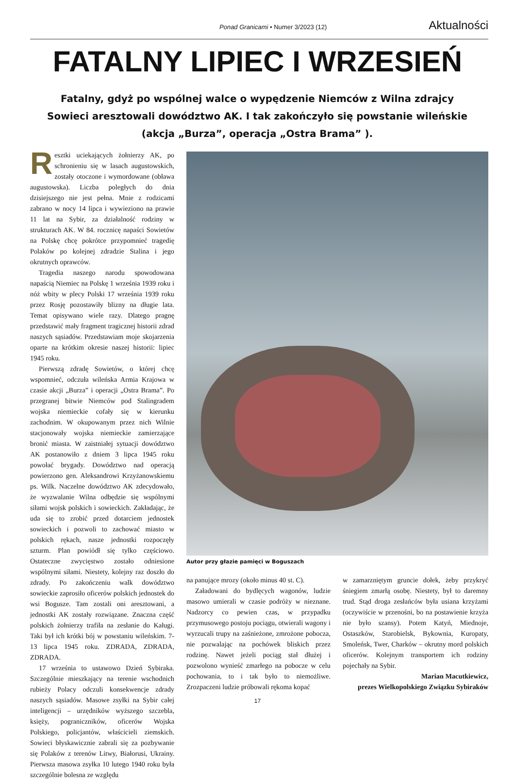Ponad Granicami • Numer 3/2023 (12) Aktualności
FATALNY LIPIEC I WRZESIEŃ
Fatalny, gdyż po wspólnej walce o wypędzenie Niemców z Wilna zdrajcy Sowieci aresztowali dowództwo AK. I tak zakończyło się powstanie wileńskie (akcja „Burza”, operacja „Ostra Brama” ).
Resztki uciekających żołnierzy AK, po schronieniu się w lasach augustowskich, zostały otoczone i wymordowane (obława augustowska). Liczba poległych do dnia dzisiejszego nie jest pełna. Mnie z rodzicami zabrano w nocy 14 lipca i wywieziono na prawie 11 lat na Sybir, za działalność rodziny w strukturach AK. W 84. rocznicę napaści Sowietów na Polskę chcę pokrótce przypomnieć tragedię Polaków po kolejnej zdradzie Stalina i jego okrutnych oprawców.
Tragedia naszego narodu spowodowana napaścią Niemiec na Polskę 1 września 1939 roku i nóż wbity w plecy Polski 17 września 1939 roku przez Rosję pozostawiły blizny na długie lata. Temat opisywano wiele razy. Dlatego pragnę przedstawić mały fragment tragicznej historii zdrad naszych sąsiadów. Przedstawiam moje skojarzenia oparte na krótkim okresie naszej historii: lipiec 1945 roku.
Pierwszą zdradę Sowietów, o której chcę wspomnieć, odczuła wileńska Armia Krajowa w czasie akcji „Burza” i operacji „Ostra Brama”. Po przegranej bitwie Niemców pod Stalingradem wojska niemieckie cofały się w kierunku zachodnim. W okupowanym przez nich Wilnie stacjonowały wojska niemieckie zamierzające bronić miasta. W zaistniałej sytuacji dowództwo AK postanowiło z dniem 3 lipca 1945 roku powołać brygady. Dowództwo nad operacją powierzono gen. Aleksandrowi Krzyżanowskiemu ps. Wilk. Naczelne dowództwo AK zdecydowało, że wyzwalanie Wilna odbędzie się wspólnymi siłami wojsk polskich i sowieckich. Zakładając, że uda się to zrobić przed dotarciem jednostek sowieckich i pozwoli to zachować miasto w polskich rękach, nasze jednostki rozpoczęły szturm. Plan powiódł się tylko częściowo. Ostateczne zwycięstwo zostało odniesione wspólnymi siłami. Niestety, kolejny raz doszło do zdrady. Po zakończeniu walk dowództwo sowieckie zaprosiło oficerów polskich jednostek do wsi Bogusze. Tam zostali oni aresztowani, a jednostki AK zostały rozwiązane. Znaczna część polskich żołnierzy trafiła na zesłanie do Kaługi. Taki był ich krótki bój w powstaniu wileńskim. 7-13 lipca 1945 roku. ZDRADA, ZDRADA, ZDRADA.
17 września to ustawowo Dzień Sybiraka. Szczególnie mieszkający na terenie wschodnich rubieży Polacy odczuli konsekwencje zdrady naszych sąsiadów. Masowe zsyłki na Sybir całej inteligencji – urzędników wyższego szczebla, księży, pograniczników, oficerów Wojska Polskiego, policjantów, właścicieli ziemskich. Sowieci błyskawicznie zabrali się za pozbywanie się Polaków z terenów Litwy, Białorusi, Ukrainy. Pierwsza masowa zsyłka 10 lutego 1940 roku była szczególnie bolesna ze względu
Autor przy głazie pamięci w Boguszach
na panujące mrozy (około minus 40 st. C).
Załadowani do bydlęcych wagonów, ludzie masowo umierali w czasie podróży w nieznane. Nadzorcy co pewien czas, w przypadku przymusowego postoju pociągu, otwierali wagony i wyrzucali trupy na zaśnieżone, zmrożone pobocza, nie pozwalając na pochówek bliskich przez rodzinę. Nawet jeżeli pociąg stał dłużej i pozwolono wynieść zmarłego na pobocze w celu pochowania, to i tak było to niemożliwe. Zrozpaczeni ludzie próbowali rękoma kopać
w zamarzniętym gruncie dołek, żeby przykryć śniegiem zmarłą osobę. Niestety, był to daremny trud. Stąd droga zesłańców była usiana krzyżami (oczywiście w przenośni, bo na postawienie krzyża nie było szansy). Potem Katyń, Miednoje, Ostaszków, Starobielsk, Bykownia, Kuropaty, Smoleńsk, Twer, Charków – okrutny mord polskich oficerów. Kolejnym transportem ich rodziny pojechały na Sybir.
Marian Macutkiewicz,
prezes Wielkopolskiego Związku Sybiraków
17